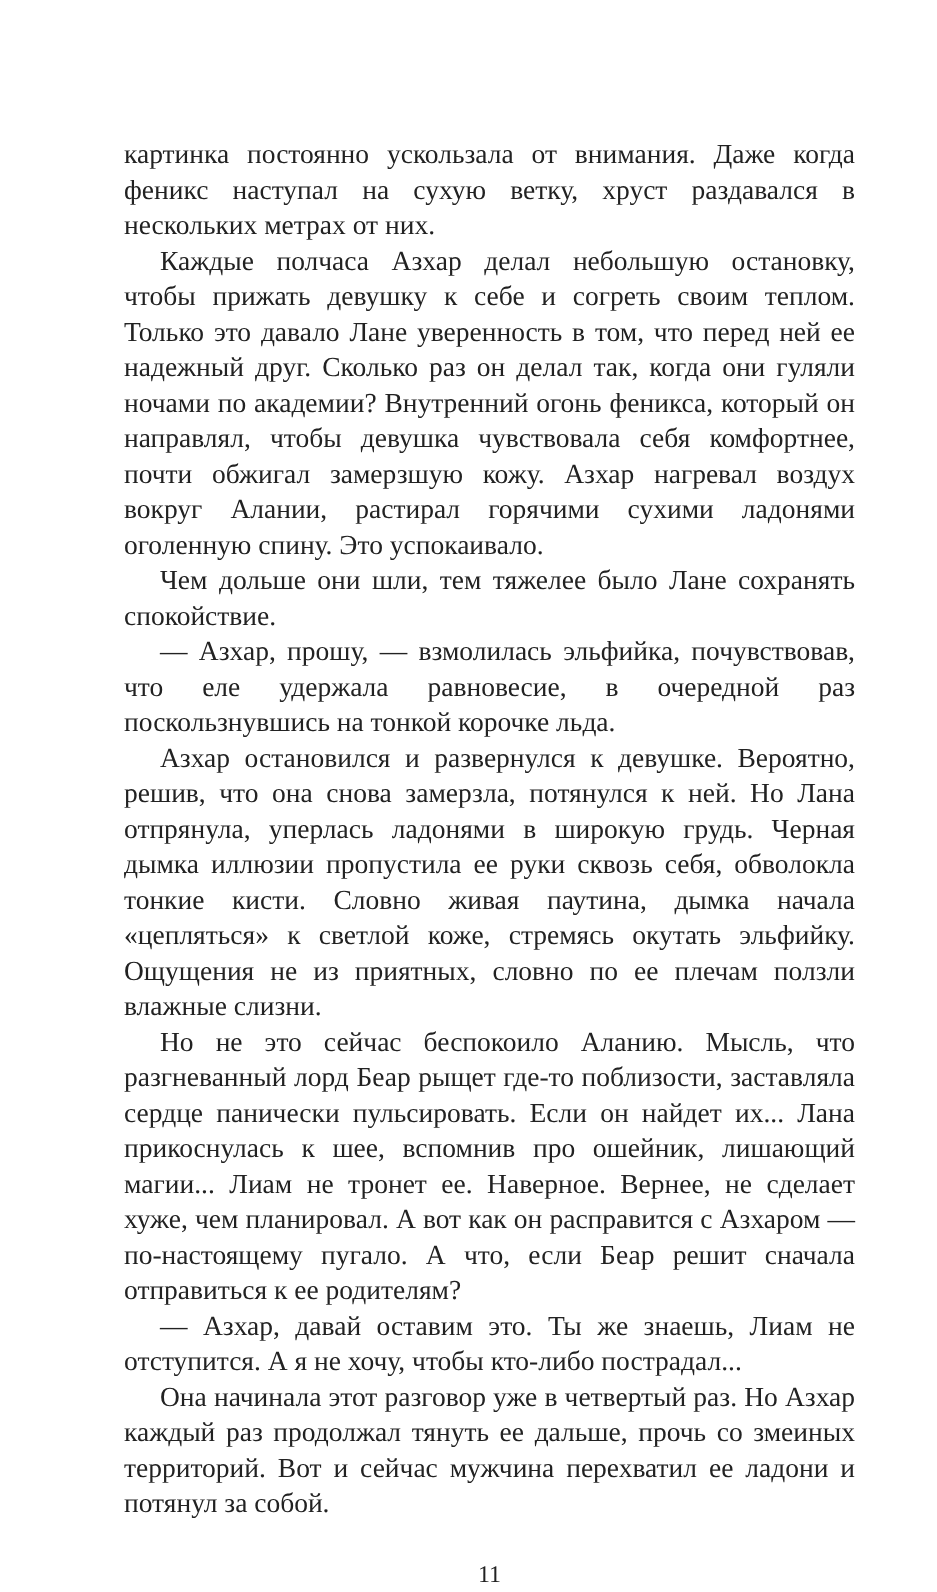картинка постоянно ускользала от внимания. Даже когда феникс наступал на сухую ветку, хруст раздавался в нескольких метрах от них.
Каждые полчаса Азхар делал небольшую остановку, чтобы прижать девушку к себе и согреть своим теплом. Только это давало Лане уверенность в том, что перед ней ее надежный друг. Сколько раз он делал так, когда они гуляли ночами по академии? Внутренний огонь феникса, который он направлял, чтобы девушка чувствовала себя комфортнее, почти обжигал замерзшую кожу. Азхар нагревал воздух вокруг Алании, растирал горячими сухими ладонями оголенную спину. Это успокаивало.
Чем дольше они шли, тем тяжелее было Лане сохранять спокойствие.
— Азхар, прошу, — взмолилась эльфийка, почувствовав, что еле удержала равновесие, в очередной раз поскользнувшись на тонкой корочке льда.
Азхар остановился и развернулся к девушке. Вероятно, решив, что она снова замерзла, потянулся к ней. Но Лана отпрянула, уперлась ладонями в широкую грудь. Черная дымка иллюзии пропустила ее руки сквозь себя, обволокла тонкие кисти. Словно живая паутина, дымка начала «цепляться» к светлой коже, стремясь окутать эльфийку. Ощущения не из приятных, словно по ее плечам ползли влажные слизни.
Но не это сейчас беспокоило Аланию. Мысль, что разгневанный лорд Беар рыщет где-то поблизости, заставляла сердце панически пульсировать. Если он найдет их... Лана прикоснулась к шее, вспомнив про ошейник, лишающий магии... Лиам не тронет ее. Наверное. Вернее, не сделает хуже, чем планировал. А вот как он расправится с Азхаром — по-настоящему пугало. А что, если Беар решит сначала отправиться к ее родителям?
— Азхар, давай оставим это. Ты же знаешь, Лиам не отступится. А я не хочу, чтобы кто-либо пострадал...
Она начинала этот разговор уже в четвертый раз. Но Азхар каждый раз продолжал тянуть ее дальше, прочь со змеиных территорий. Вот и сейчас мужчина перехватил ее ладони и потянул за собой.
11